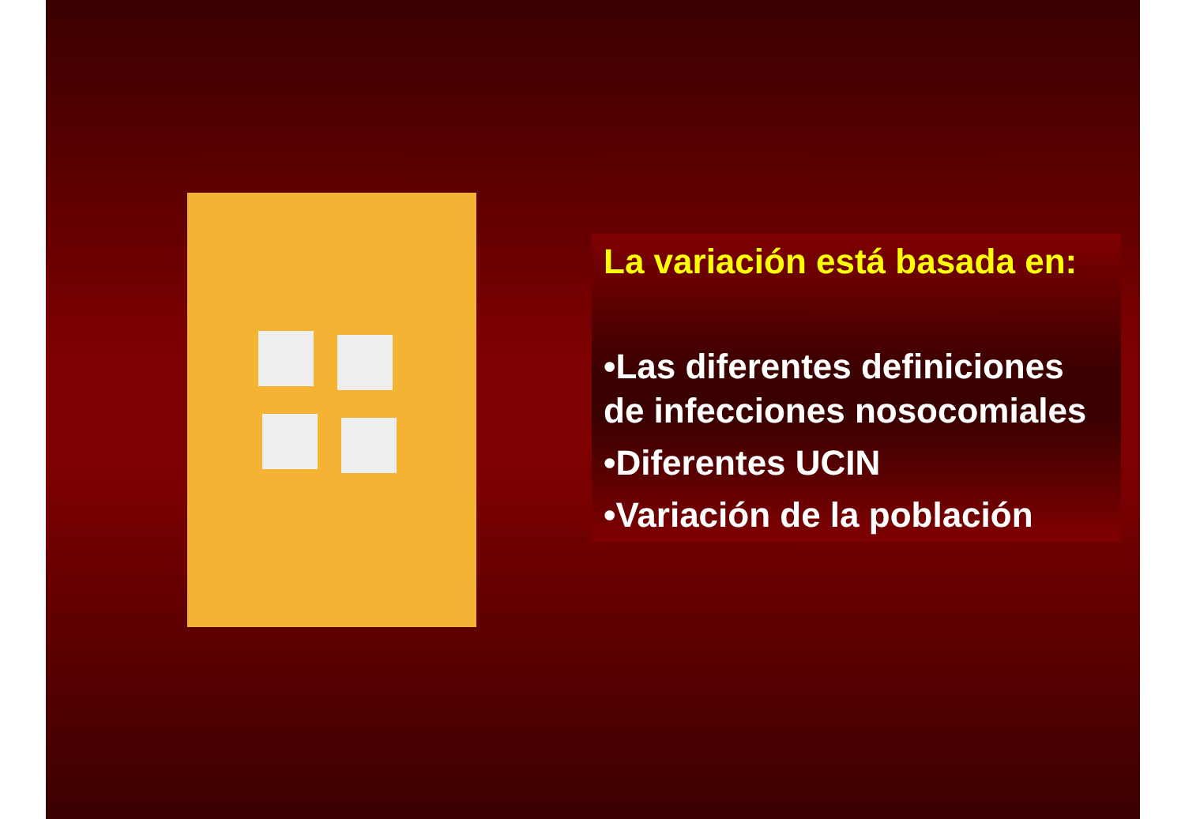La variación está basada en:
•Las diferentes definiciones de infecciones nosocomiales
•Diferentes UCIN
•Variación de la población